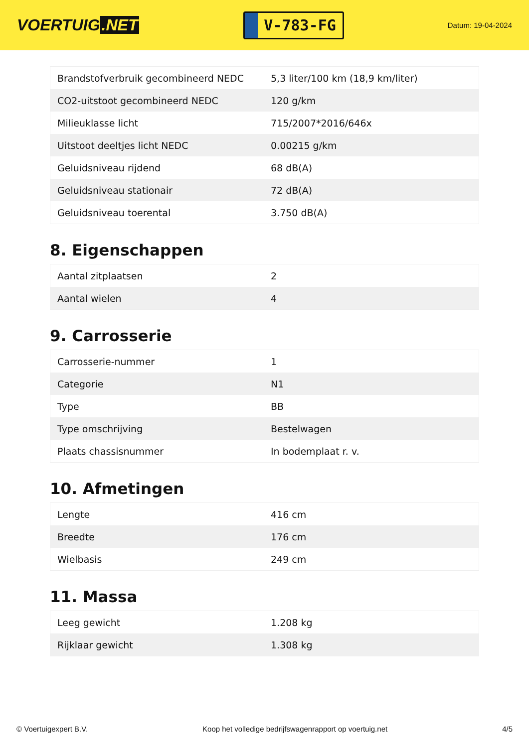VOERTUIG.NET
V-783-FG
Datum: 19-04-2024
| Brandstofverbruik gecombineerd NEDC | 5,3 liter/100 km (18,9 km/liter) |
| CO2-uitstoot gecombineerd NEDC | 120 g/km |
| Milieuklasse licht | 715/2007*2016/646x |
| Uitstoot deeltjes licht NEDC | 0.00215 g/km |
| Geluidsniveau rijdend | 68 dB(A) |
| Geluidsniveau stationair | 72 dB(A) |
| Geluidsniveau toerental | 3.750 dB(A) |
8. Eigenschappen
| Aantal zitplaatsen | 2 |
| Aantal wielen | 4 |
9. Carrosserie
| Carrosserie-nummer | 1 |
| Categorie | N1 |
| Type | BB |
| Type omschrijving | Bestelwagen |
| Plaats chassisnummer | In bodemplaat r. v. |
10. Afmetingen
| Lengte | 416 cm |
| Breedte | 176 cm |
| Wielbasis | 249 cm |
11. Massa
| Leeg gewicht | 1.208 kg |
| Rijklaar gewicht | 1.308 kg |
© Voertuigexpert B.V. Koop het volledige bedrijfswagenrapport op voertuig.net 4/5